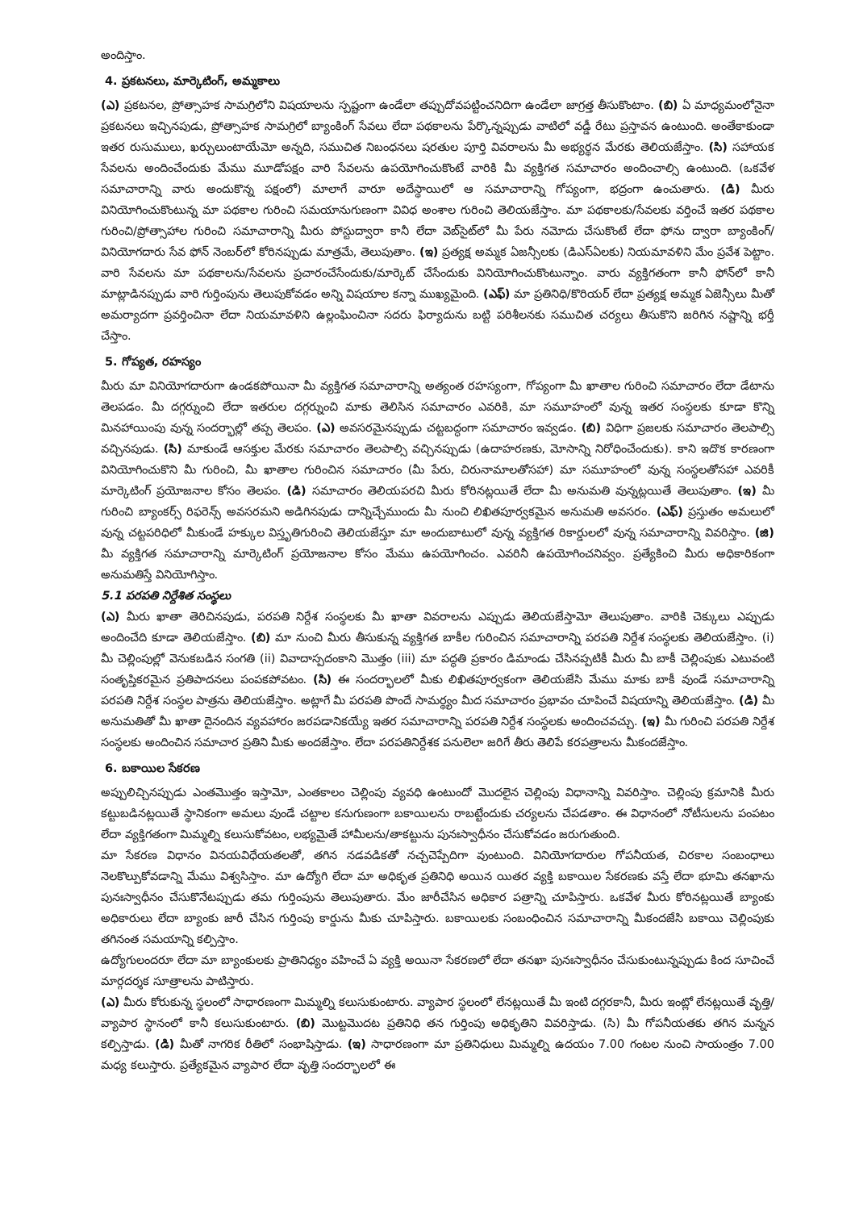అందిస్తాం.
4. ప్రకటనలు, మార్కెటింగ్, అమ్మకాలు
(ఎ) ప్రకటనల, ప్రోత్సాహక సామగ్రిలోని విషయాలను స్పష్టంగా ఉండేలా తప్పుదోవపట్టించనిదిగా ఉండేలా జాగ్రత్త తీసుకొంటాం. (బి) ఏ మాధ్యమంలోనైనా ప్రకటనలు ఇచ్చినపుడు, ప్రోత్సాహక సామగ్రిలో బ్యాంకింగ్ సేవలు లేదా పథకాలను పేర్కొన్నప్పుడు వాటిలో వడ్డీ రేటు ప్రస్తావన ఉంటుంది. అంతేకాకుండా ఇతర రుసుములు, ఖర్చులుంటాయేమో అన్నది, సముచిత నిబంధనలు షరతుల పూర్తి వివరాలను మీ అభ్యర్థన మేరకు తెలియజేస్తాం. (సి) సహాయక సేవలను అందించేందుకు మేము మూడోపక్షం వారి సేవలను ఉపయోగించుకొంటే వారికి మీ వ్యక్తిగత సమాచారం అందించాల్సి ఉంటుంది. (ఒకవేళ సమాచారాన్ని వారు అందుకొన్న పక్షంలో) మాలాగే వారూ అదేస్థాయిలో ఆ సమాచారాన్ని గోప్యంగా, భద్రంగా ఉంచుతారు. (డి) మీరు వినియోగించుకొంటున్న మా పథకాల గురించి సమయానుగుణంగా వివిధ అంశాల గురించి తెలియజేస్తాం. మా పథకాలకు/సేవలకు వర్తించే ఇతర పథకాల గురించి/ప్రోత్సాహాల గురించి సమాచారాన్ని మీరు పోస్టుద్వారా కానీ లేదా వెబ్‌సైట్‌లో మీ పేరు నమోదు చేసుకొంటే లేదా ఫోను ద్వారా బ్యాంకింగ్/వినియోగదారు సేవ ఫోన్ నెంబర్‌లో కోరినప్పుడు మాత్రమే, తెలుపుతాం. (ఇ) ప్రత్యక్ష అమ్మక ఏజన్సీలకు (డిఎస్ఏలకు) నియమావళిని మేం ప్రవేశ పెట్టాం. వారి సేవలను మా పథకాలను/సేవలను ప్రచారంచేసేందుకు/మార్కెట్ చేసేందుకు వినియోగించుకొంటున్నాం. వారు వ్యక్తిగతంగా కానీ ఫోన్‌లో కానీ మాట్లాడినప్పుడు వారి గుర్తింపును తెలుపుకోవడం అన్ని విషయాల కన్నా ముఖ్యమైంది. (ఎఫ్) మా ప్రతినిధి/కొరియర్ లేదా ప్రత్యక్ష అమ్మక ఏజెన్సీలు మీతో అమర్యాదగా ప్రవర్తించినా లేదా నియమావళిని ఉల్లంఘించినా సదరు ఫిర్యాదును బట్టి పరిశీలనకు సముచిత చర్యలు తీసుకొని జరిగిన నష్టాన్ని భర్తీ చేస్తాం.
5. గోప్యత, రహస్యం
మీరు మా వినియోగదారుగా ఉండకపోయినా మీ వ్యక్తిగత సమాచారాన్ని అత్యంత రహస్యంగా, గోప్యంగా మీ ఖాతాల గురించి సమాచారం లేదా డేటాను తెలపడం. మీ దగ్గర్నుంచి లేదా ఇతరుల దగ్గర్నుంచి మాకు తెలిసిన సమాచారం ఎవరికి, మా సమూహంలో వున్న ఇతర సంస్థలకు కూడా కొన్ని మినహాయింపు వున్న సందర్భాల్లో తప్ప తెలపం. (ఎ) అవసరమైనప్పుడు చట్టబద్ధంగా సమాచారం ఇవ్వడం. (బి) విధిగా ప్రజలకు సమాచారం తెలపాల్సి వచ్చినపుడు. (సి) మాకుండే ఆసక్తుల మేరకు సమాచారం తెలపాల్సి వచ్చినప్పుడు (ఉదాహరణకు, మోసాన్ని నిరోధించేందుకు). కాని ఇదొక కారణంగా వినియోగించుకొని మీ గురించి, మీ ఖాతాల గురించిన సమాచారం (మీ పేరు, చిరునామాలతోసహా) మా సమూహంలో వున్న సంస్థలతోసహా ఎవరికీ మార్కెటింగ్ ప్రయోజనాల కోసం తెలపం. (డి) సమాచారం తెలియపరచి మీరు కోరినట్లయితే లేదా మీ అనుమతి వున్నట్లయితే తెలుపుతాం. (ఇ) మీ గురించి బ్యాంకర్స్ రిఫరెన్స్ అవసరమని అడిగినపుడు దాన్నిచ్చేముందు మీ నుంచి లిఖితపూర్వకమైన అనుమతి అవసరం. (ఎఫ్) ప్రస్తుతం అమలులో వున్న చట్టపరిధిలో మీకుండే హక్కుల విస్తృతిగురించి తెలియజేస్తూ మా అందుబాటులో వున్న వ్యక్తిగత రికార్డులలో వున్న సమాచారాన్ని వివరిస్తాం. (జి) మీ వ్యక్తిగత సమాచారాన్ని మార్కెటింగ్ ప్రయోజనాల కోసం మేము ఉపయోగించం. ఎవరినీ ఉపయోగించనివ్వం. ప్రత్యేకించి మీరు అధికారికంగా అనుమతిస్తే వినియోగిస్తాం.
5.1 పరపతి నిర్దేశిత సంస్థలు
(ఎ) మీరు ఖాతా తెరిచినపుడు, పరపతి నిర్దేశ సంస్థలకు మీ ఖాతా వివరాలను ఎప్పుడు తెలియజేస్తామో తెలుపుతాం. వారికి చెక్కులు ఎప్పుడు అందించేది కూడా తెలియజేస్తాం. (బి) మా నుంచి మీరు తీసుకున్న వ్యక్తిగత బాకీల గురించిన సమాచారాన్ని పరపతి నిర్దేశ సంస్థలకు తెలియజేస్తాం. (i) మీ చెల్లింపుల్లో వెనుకబడిన సంగతి (ii) వివాదాస్పదంకాని మొత్తం (iii) మా పద్ధతి ప్రకారం డిమాండు చేసినప్పటికీ మీరు మీ బాకీ చెల్లింపుకు ఎటువంటి సంతృప్తికరమైన ప్రతిపాదనలు పంపకపోవటం. (సి) ఈ సందర్భాలలో మీకు లిఖితపూర్వకంగా తెలియజేసి మేము మాకు బాకీ వుండే సమాచారాన్ని పరపతి నిర్దేశ సంస్థల పాత్రను తెలియజేస్తాం. అట్లాగే మీ పరపతి పొందే సామర్థ్యం మీద సమాచారం ప్రభావం చూపించే విషయాన్ని తెలియజేస్తాం. (డి) మీ అనుమతితో మీ ఖాతా దైనందిన వ్యవహారం జరపడానికయ్యే ఇతర సమాచారాన్ని పరపతి నిర్దేశ సంస్థలకు అందించవచ్చు. (ఇ) మీ గురించి పరపతి నిర్దేశ సంస్థలకు అందించిన సమాచార ప్రతిని మీకు అందజేస్తాం. లేదా పరపతినిర్దేశక పనులెలా జరిగే తీరు తెలిపే కరపత్రాలను మీకందజేస్తాం.
6. బకాయిల సేకరణ
అప్పులిచ్చినప్పుడు ఎంతమొత్తం ఇస్తామో, ఎంతకాలం చెల్లింపు వ్యవధి ఉంటుందో మొదలైన చెల్లింపు విధానాన్ని వివరిస్తాం. చెల్లింపు క్రమానికి మీరు కట్టుబడినట్లయితే స్థానికంగా అమలు వుండే చట్టాల కనుగుణంగా బకాయిలను రాబట్టేందుకు చర్యలను చేపడతాం. ఈ విధానంలో నోటీసులను పంపటం లేదా వ్యక్తిగతంగా మిమ్మల్ని కలుసుకోవటం, లభ్యమైతే హామీలను/తాకట్టును పునఃస్వాధీనం చేసుకోవడం జరుగుతుంది.
మా సేకరణ విధానం వినయవిధేయతలతో, తగిన నడవడికతో నచ్చచెప్పేదిగా వుంటుంది. వినియోగదారుల గోపనీయత, చిరకాల సంబంధాలు నెలకొల్పుకోవడాన్ని మేము విశ్వసిస్తాం. మా ఉద్యోగి లేదా మా అధికృత ప్రతినిధి అయిన యితర వ్యక్తి బకాయిల సేకరణకు వస్తే లేదా భూమి తనఖాను పునఃస్వాధీనం చేసుకొనేటప్పుడు తమ గుర్తింపును తెలుపుతారు. మేం జారీచేసిన అధికార పత్రాన్ని చూపిస్తారు. ఒకవేళ మీరు కోరినట్లయితే బ్యాంకు అధికారులు లేదా బ్యాంకు జారీ చేసిన గుర్తింపు కార్డును మీకు చూపిస్తారు. బకాయిలకు సంబంధించిన సమాచారాన్ని మీకందజేసి బకాయి చెల్లింపుకు తగినంత సమయాన్ని కల్పిస్తాం.
ఉద్యోగులందరూ లేదా మా బ్యాంకులకు ప్రాతినిధ్యం వహించే ఏ వ్యక్తి అయినా సేకరణలో లేదా తనఖా పునఃస్వాధీనం చేసుకుంటున్నప్పుడు కింద సూచించే మార్గదర్శక సూత్రాలను పాటిస్తారు.
(ఎ) మీరు కోరుకున్న స్థలంలో సాధారణంగా మిమ్మల్ని కలుసుకుంటారు. వ్యాపార స్థలంలో లేనట్లయితే మీ ఇంటి దగ్గరకానీ, మీరు ఇంట్లో లేనట్లయితే వృత్తి/వ్యాపార స్థానంలో కానీ కలుసుకుంటారు. (బి) మొట్టమొదట ప్రతినిధి తన గుర్తింపు అధికృతిని వివరిస్తాడు. (సి) మీ గోపనీయతకు తగిన మన్నన కల్పిస్తాడు. (డి) మీతో నాగరిక రీతిలో సంభాషిస్తాడు. (ఇ) సాధారణంగా మా ప్రతినిధులు మిమ్మల్ని ఉదయం 7.00 గంటల నుంచి సాయంత్రం 7.00 మధ్య కలుస్తారు. ప్రత్యేకమైన వ్యాపార లేదా వృత్తి సందర్భాలలో ఈ